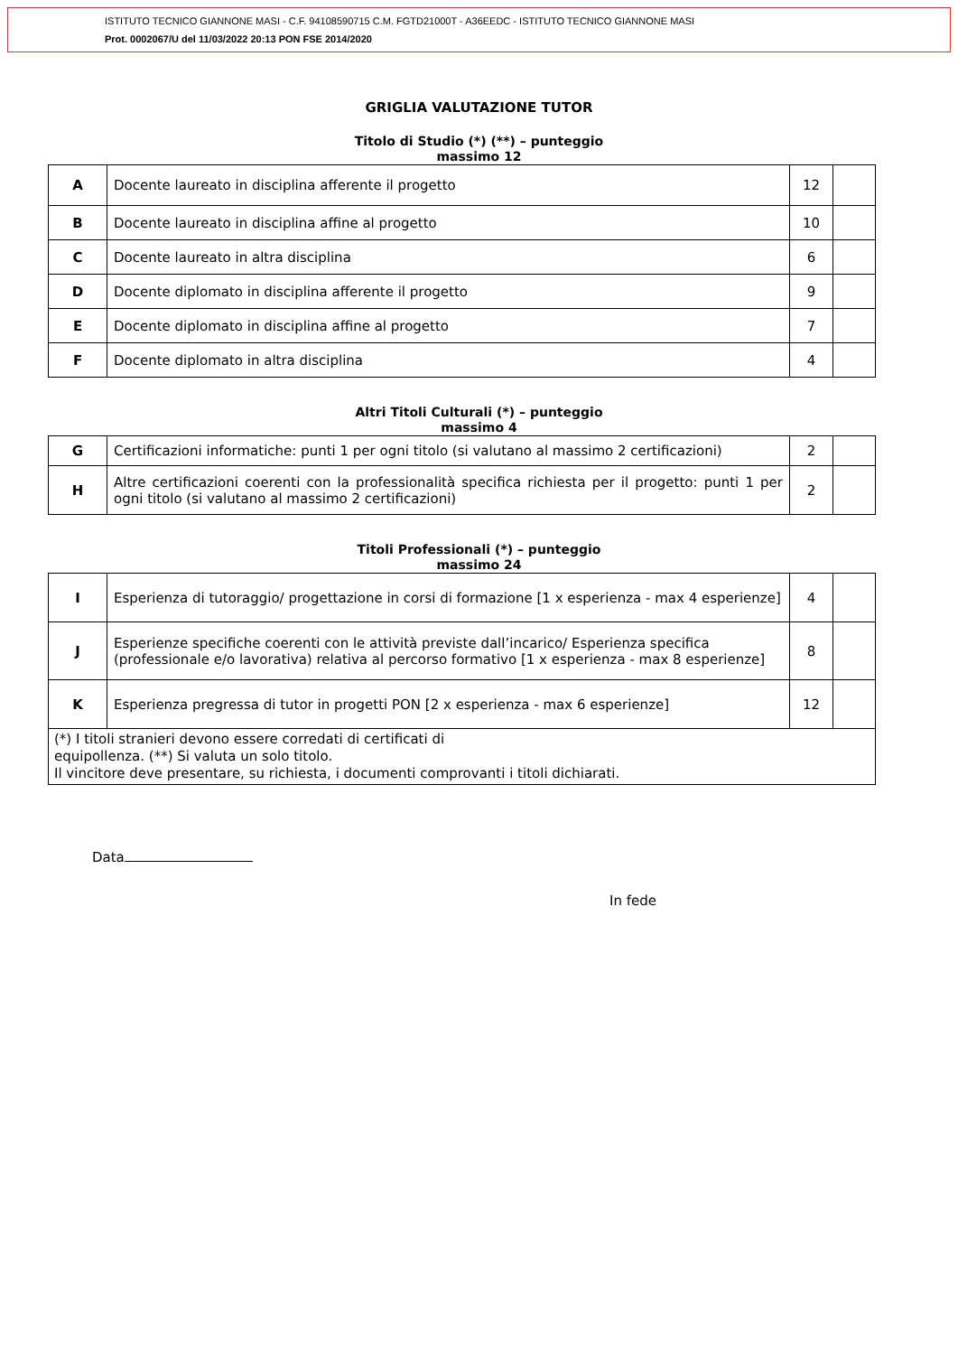ISTITUTO TECNICO GIANNONE MASI - C.F. 94108590715 C.M. FGTD21000T - A36EEDC - ISTITUTO TECNICO GIANNONE MASI
Prot. 0002067/U del 11/03/2022 20:13 PON FSE 2014/2020
GRIGLIA VALUTAZIONE TUTOR
Titolo di Studio (*) (**) – punteggio
massimo 12
| A | Docente laureato in disciplina afferente il progetto | 12 | |
| B | Docente laureato in disciplina affine al progetto | 10 | |
| C | Docente laureato in altra disciplina | 6 | |
| D | Docente diplomato in disciplina afferente il progetto | 9 | |
| E | Docente diplomato in disciplina affine al progetto | 7 | |
| F | Docente diplomato in altra disciplina | 4 | |
Altri Titoli Culturali (*) – punteggio
massimo 4
| G | Certificazioni informatiche: punti 1 per ogni titolo (si valutano al massimo 2 certificazioni) | 2 | |
| H | Altre certificazioni coerenti con la professionalità specifica richiesta per il progetto: punti 1 per ogni titolo (si valutano al massimo 2 certificazioni) | 2 | |
Titoli Professionali (*) – punteggio
massimo 24
| I | Esperienza di tutoraggio/ progettazione in corsi di formazione [1 x esperienza - max 4 esperienze] | 4 | |
| J | Esperienze specifiche coerenti con le attività previste dall’incarico/ Esperienza specifica (professionale e/o lavorativa) relativa al percorso formativo [1 x esperienza - max 8 esperienze] | 8 | |
| K | Esperienza pregressa di tutor in progetti PON [2 x esperienza - max 6 esperienze] | 12 | |
| (*) I titoli stranieri devono essere corredati di certificati di equipollenza. (**) Si valuta un solo titolo. Il vincitore deve presentare, su richiesta, i documenti comprovanti i titoli dichiarati. | | | |
Data
In fede